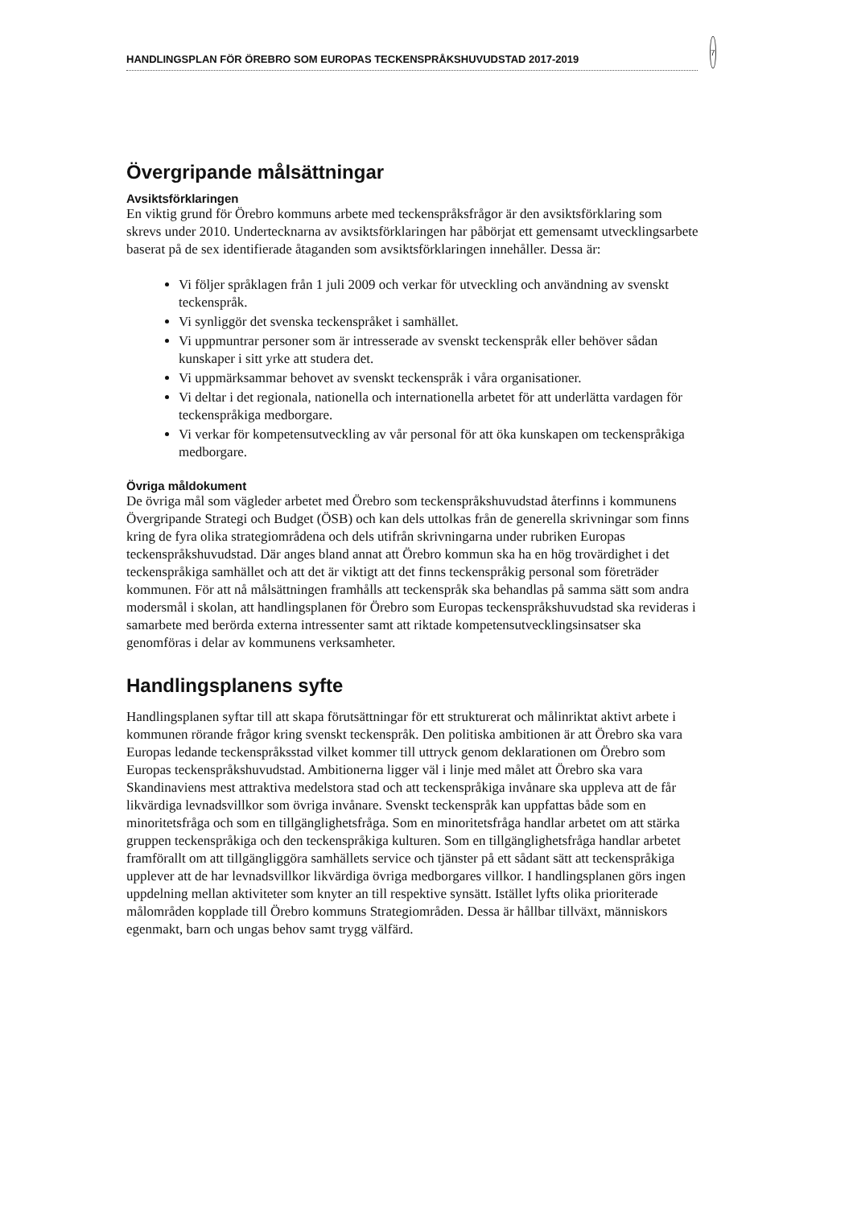HANDLINGSPLAN FÖR ÖREBRO SOM EUROPAS TECKENSPRÅKSHUVUDSTAD 2017-2019
7
Övergripande målsättningar
Avsiktsförklaringen
En viktig grund för Örebro kommuns arbete med teckenspråksfrågor är den avsiktsförklaring som skrevs under 2010. Undertecknarna av avsiktsförklaringen har påbörjat ett gemensamt utvecklingsarbete baserat på de sex identifierade åtaganden som avsiktsförklaringen innehåller. Dessa är:
Vi följer språklagen från 1 juli 2009 och verkar för utveckling och användning av svenskt teckenspråk.
Vi synliggör det svenska teckenspråket i samhället.
Vi uppmuntrar personer som är intresserade av svenskt teckenspråk eller behöver sådan kunskaper i sitt yrke att studera det.
Vi uppmärksammar behovet av svenskt teckenspråk i våra organisationer.
Vi deltar i det regionala, nationella och internationella arbetet för att underlätta vardagen för teckenspråkiga medborgare.
Vi verkar för kompetensutveckling av vår personal för att öka kunskapen om teckenspråkiga medborgare.
Övriga måldokument
De övriga mål som vägleder arbetet med Örebro som teckenspråkshuvudstad återfinns i kommunens Övergripande Strategi och Budget (ÖSB) och kan dels uttolkas från de generella skrivningar som finns kring de fyra olika strategiområdena och dels utifrån skrivningarna under rubriken Europas teckenspråkshuvudstad. Där anges bland annat att Örebro kommun ska ha en hög trovärdighet i det teckenspråkiga samhället och att det är viktigt att det finns teckenspråkig personal som företräder kommunen. För att nå målsättningen framhålls att teckenspråk ska behandlas på samma sätt som andra modersmål i skolan, att handlingsplanen för Örebro som Europas teckenspråkshuvudstad ska revideras i samarbete med berörda externa intressenter samt att riktade kompetensutvecklingsinsatser ska genomföras i delar av kommunens verksamheter.
Handlingsplanens syfte
Handlingsplanen syftar till att skapa förutsättningar för ett strukturerat och målinriktat aktivt arbete i kommunen rörande frågor kring svenskt teckenspråk. Den politiska ambitionen är att Örebro ska vara Europas ledande teckenspråksstad vilket kommer till uttryck genom deklarationen om Örebro som Europas teckenspråkshuvudstad. Ambitionerna ligger väl i linje med målet att Örebro ska vara Skandinaviens mest attraktiva medelstora stad och att teckenspråkiga invånare ska uppleva att de får likvärdiga levnadsvillkor som övriga invånare. Svenskt teckenspråk kan uppfattas både som en minoritetsfråga och som en tillgänglighetsfråga. Som en minoritetsfråga handlar arbetet om att stärka gruppen teckenspråkiga och den teckenspråkiga kulturen. Som en tillgänglighetsfråga handlar arbetet framförallt om att tillgängliggöra samhällets service och tjänster på ett sådant sätt att teckenspråkiga upplever att de har levnadsvillkor likvärdiga övriga medborgares villkor. I handlingsplanen görs ingen uppdelning mellan aktiviteter som knyter an till respektive synsätt. Istället lyfts olika prioriterade målområden kopplade till Örebro kommuns Strategiområden. Dessa är hållbar tillväxt, människors egenmakt, barn och ungas behov samt trygg välfärd.